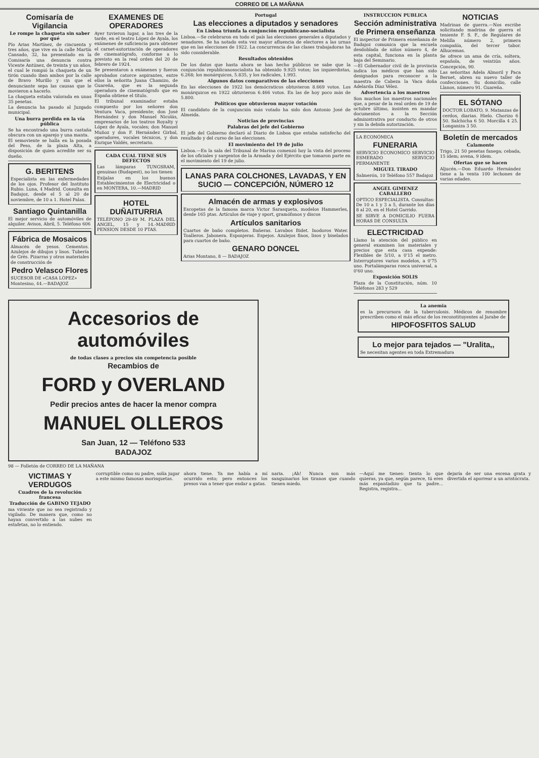CORREO DE LA MAÑANA
Comisaría de Vigilancia
Le rompe la chaqueta sin saber por qué
Pío Arias Martínez, de cincuenta y tres años, que vive en la calle Martín Cansado, 32, ha presentado en la Comisaría una denuncia contra Vicente Antúnez, de treinta y un años, el cual le rompió la chaqueta de un tirón cuando iban ambos por la calle de Bravo Murillo y sin que el denunciante sepa las causas que le movieron a hacerlo.
La chaqueta estaba valorada en unas 35 pesetas.
La denuncia ha pasado al Juzgado municipal.
Una burra perdida en la vía pública
Se ha encontrado una burra castaña obscura con un aparejo y una manta.
El semoviente se halla en la posada del Peso, de la plaza Alta, a disposición de quien acredite ser su dueño.
G. BERITENS
Especialista en las enfermedades de los ojos. Profesor del Instituto Rubio. Luna, 4 Madrid. Consulta en Badajoz, desde el 5 al 20 de noviembre, de 10 a 1. Hotel Palax.
Santiago Quintanilla
El mejor servicio de automóviles de alquiler. Avisos, Abril, 5. Teléfono 606
Fábrica de Mosaicos
Almacén de yesos. Cementos. Azulejos de dibujos y lisos. Tubería de Grés. Pizarras y otros materiales de construcción de
Pedro Velasco Flores
SUCESOR DE «CASA LÓPEZ»
Montesino, 44.—BADAJOZ
EXAMENES DE OPERADORES
Ayer tuvieron lugar, a las tres de la tarde, en el teatro López de Ayala, los exámenes de suficiencia para obtener el carnet-autorización de operadores de cinematógrafo, conforme a lo previsto en la real orden del 20 de febrero de 1924.
Se presentaron a exámenes y fueron aprobados catorce aspirantes, entre ellos la señorita Juana Chamizo, de Guareña, que es la segunda operadora de cinematógrafo que en España obtiene el título.
El tribunal examinador estaba compuesto por los señores don Ventura Vaca, presidente; don José Hernández y don Manuel Nicolás, empresarios de los teatros Royalty y López de Ayala, vocales; don Manuel Muñoz y don F. Hernández Girbal, operadores, vocales técnicos, y don Enrique Valdés, secretario.
CADA CUAL TIENE SUS DEFECTOS
Las lámparas TUNGSRAM, genuinas (Budapest), no los tienen
Exíjalas en los buenos Establecimientos de Electricidad o en MONTERA, 10.—MADRID
HOTEL DUÑAITURRIA
TELÉFONO 29-49 M. PLAZA DEL ANGEL, 15 y 14.-MADRID PENSION DESDE 10 PTAS.
Portugal
Las elecciones a diputados y senadores
En Lisboa triunfa la conjunción republicano-socialista
Lisboa.—Se celebraron en todo el país las elecciones generales a diputados y senadores. Se ha notado esta vez mayor afluencia de electores a las urnas que en las elecciones de 1922. La concurrencia de las clases trabajadoras ha sido considerable.
Resultados obtenidos
De los datos que hasta ahora se han hecho públicos se sabe que la conjunción republicanosocialista ha obtenido 9.925 votos; los izquierdistas, 6.268; los monárquicos, 5.835, y los radicales, 1.993.
Algunos datos comparativos de las elecciones
En las elecciones de 1922 los demócraticos obtuvieron 8.669 votos. Los monárquicos en 1922 obtuvieron 6.466 votos. En las de hoy poco más de 5.800.
Políticos que obtuvieron mayor votación
El candidato de la conjunción más votado ha sido don Antonio José de Almeida.
Noticias de provincias
Palabras del jefe del Gobierno
El jefe del Gobierno declaró al Diario de Lisboa que estaba satisfecho del resultado y del curso de las elecciones.
El movimiento del 19 de julio
Lisboa.—En la sala del Tribunal de Marina comenzó hoy la vista del proceso de los oficiales y sargentos de la Armada y del Ejército que tomaron parte en el movimiento del 19 de julio.
LANAS PARA COLCHONES, LAVADAS, Y EN SUCIO — CONCEPCIÓN, NÚMERO 12
Almacén de armas y explosivos
Escopetas de la famosa marca Victor Sarasqueta, modelos Hammerles, desde 165 ptas. Artículos de viaje y sport, gramófonos y discos
Artículos sanitarios
Cuartos de baño completos. Bañeras. Lavabos Bidet. Inodoros Water. Toalleros. Jabonera. Esponjeras. Espejos. Azulejos finos, lisos y biselados para cuartos de baño.
GENARO DONCEL
Arias Montano, 8 — BADAJOZ
INSTRUCCION PUBLICA
Sección administrativa de Primera enseñanza
El inspector de Primera enseñanza de Badajoz comunica que la escuela desdoblada de niños número 4, de esta capital, funciona en la planta baja del Seminario.
—El Gobernador civil de la provincia indica los médicos que han sido designados para reconocer a la maestra de Cabeza la Vaca doña Adelarda Díaz Vélez.
Advertencia a los maestros
Son muchos los maestros nacionales que, a pesar de la real orden de 19 de octubre último, insisten en mandar documentos a la Sección administrativa por conducto de otros y sin la debida autorización.
LA ECONÓMICA
FUNERARIA
SERVICIO ECONOMICO SERVICIO ESMERADO SERVICIO PERMANENTE
MIGUEL TIRADO
Salmerón, 10 Teléfono 557 Badajoz
ANGEL GIMENEZ CABALLERO
OPTICO ESPECIALISTA. Consultas: De 10 a 1 y 3 a 5, durante los días 8 al 20, en el Hotel Garrido.
SE SIRVE A DOMICILIO FUERA HORAS DE CONSULTA
ELECTRICIDAD
Llamo la atención del público en general examinen los materiales y precios que esta casa expende: Flexibles de 5/10, a 0'15 el metro. Interruptores varios modelos, a 0'75 uno. Portalámparas rosca universal, a 0'60 uno.
Exposición SOLIS
Plaza de la Constitución, núm. 10 Teléfonos 283 y 529
NOTICIAS
Madrinas de guerra.—Nos escribe solicitando madrina de guerra el teniente F. S. F., de Regulares de Melilla número 2, primera compañía, del tercer tabor. Alhucemas.
Se ofrece un ama de cría, soltera, española, de veintiún años. Concepción, 90.
Las señoritas Adela Almoril y Paca Bernet, abren su nuevo taller de confecciones. Su domicilio, calle Llanos, número 91. Guareña.
EL SÓTANO
DOCTOR LOBATO, 9. Matanzas de cerdos, diarias. Hielo. Chorizo 6 50. Salchicha 6 50. Morcilla 4 25. Longaniza 3 50.
Boletín de mercados
Calamonte
Trigo, 21 50 pesetas fanega; cebada, 15 ídem; avena, 9 ídem.
Ofertas que se hacen
Aljucén.—Don Eduardo Hernández tiene a la venta 100 lechones de varias edades.
Accesorios de automóviles
de todas clases a precios sin competencia posible
Recambios de
FORD y OVERLAND
Pedir precios antes de hacer la menor compra
MANUEL OLLEROS
San Juan, 12 — Teléfono 533
BADAJOZ
La anemia
es la precursora de la tuberculosis. Médicos de renombre prescriben como el más eficaz de los reconstituyentes al Jarabe de
HIPOFOSFITOS SALUD
Lo mejor para tejados — "Uralita,,
Se necesitan agentes en toda Extremadura
98 — Folletón de CORREO DE LA MAÑANA
VICTIMAS Y VERDUGOS
Cuadros de la revolución francesa
Traducción de GABINO TEJADO
ma viviente que no sea registrado y vigilado. De manera que, como no hayan convertido a las nubes en estafetas, no lo entiendo.
corruptible como su padre, solía jugar a este mismo famosas morisquetas.
ahora tiene. Ya me había a mí ocurrido esto; pero entonces los presos van a tener que endar a gatas.
naria. ¡Ah! Nunca son más sanguinarios los tiranos que cuando tienen miedo.
—Aquí me tienes: tienta lo que quieras, ya que, según parece, tú eres más espantadizo que tu padre... Registra, registra...
dejaría de ser una escena grata y divertida el aporrear a un aristócrata.